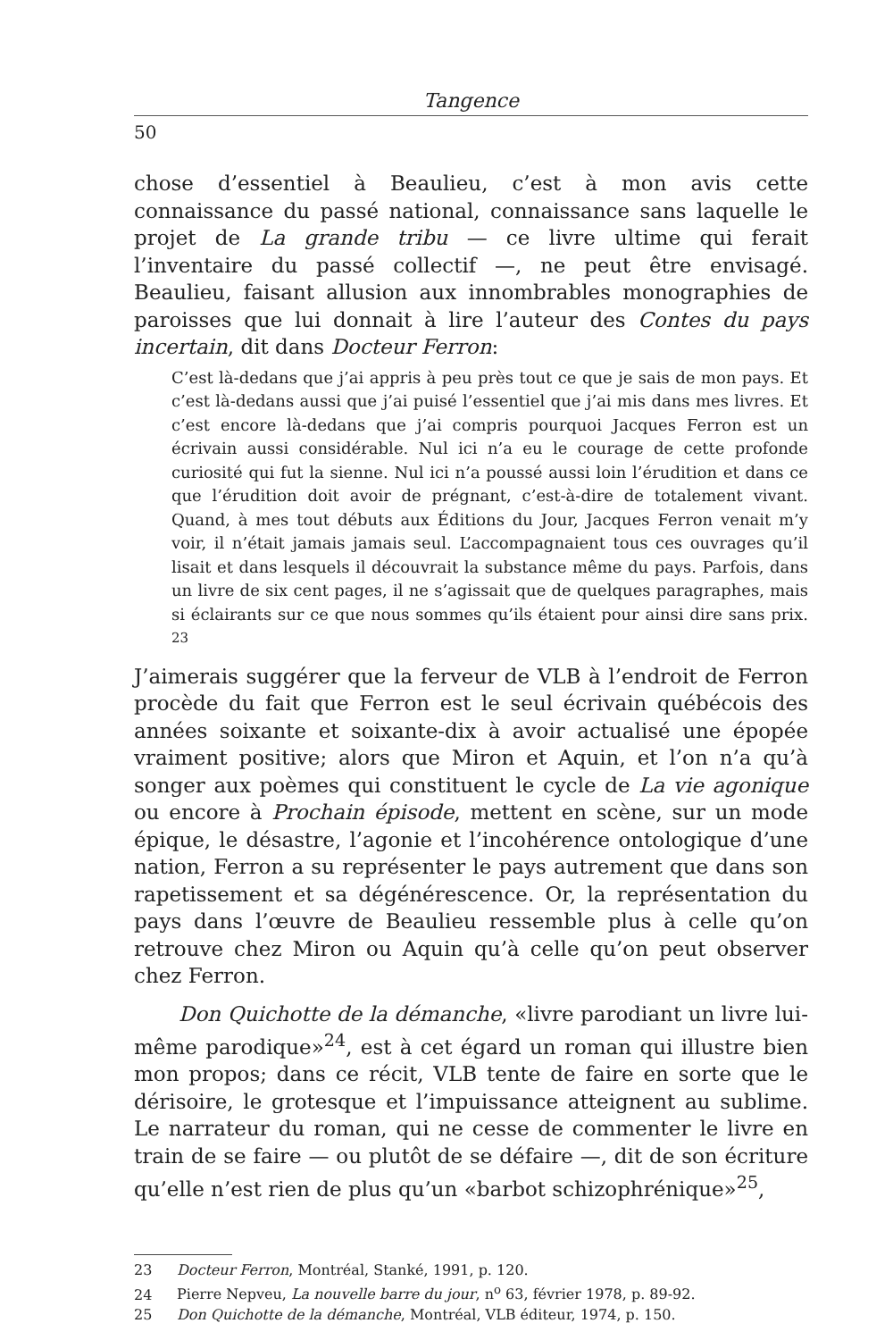Tangence
50
chose d’essentiel à Beaulieu, c’est à mon avis cette connaissance du passé national, connaissance sans laquelle le projet de La grande tribu — ce livre ultime qui ferait l’inventaire du passé collectif —, ne peut être envisagé. Beaulieu, faisant allusion aux innombrables monographies de paroisses que lui donnait à lire l’auteur des Contes du pays incertain, dit dans Docteur Ferron:
C’est là-dedans que j’ai appris à peu près tout ce que je sais de mon pays. Et c’est là-dedans aussi que j’ai puisé l’essentiel que j’ai mis dans mes livres. Et c’est encore là-dedans que j’ai compris pourquoi Jacques Ferron est un écrivain aussi considérable. Nul ici n’a eu le courage de cette profonde curiosité qui fut la sienne. Nul ici n’a poussé aussi loin l’érudition et dans ce que l’érudition doit avoir de prégnant, c’est-à-dire de totalement vivant. Quand, à mes tout débuts aux Éditions du Jour, Jacques Ferron venait m’y voir, il n’était jamais jamais seul. L’accompagnaient tous ces ouvrages qu’il lisait et dans lesquels il découvrait la substance même du pays. Parfois, dans un livre de six cent pages, il ne s’agissait que de quelques paragraphes, mais si éclairants sur ce que nous sommes qu’ils étaient pour ainsi dire sans prix. <sup>23</sup>
J’aimerais suggérer que la ferveur de VLB à l’endroit de Ferron procède du fait que Ferron est le seul écrivain québécois des années soixante et soixante-dix à avoir actualisé une épopée vraiment positive; alors que Miron et Aquin, et l’on n’a qu’à songer aux poèmes qui constituent le cycle de La vie agonique ou encore à Prochain épisode, mettent en scène, sur un mode épique, le désastre, l’agonie et l’incohérence ontologique d’une nation, Ferron a su représenter le pays autrement que dans son rapetissement et sa dégénérescence. Or, la représentation du pays dans l’œuvre de Beaulieu ressemble plus à celle qu’on retrouve chez Miron ou Aquin qu’à celle qu’on peut observer chez Ferron.
Don Quichotte de la démanche, «livre parodiant un livre lui-même parodique»<sup>24</sup>, est à cet égard un roman qui illustre bien mon propos; dans ce récit, VLB tente de faire en sorte que le dérisoire, le grotesque et l’impuissance atteignent au sublime. Le narrateur du roman, qui ne cesse de commenter le livre en train de se faire — ou plutôt de se défaire —, dit de son écriture qu’elle n’est rien de plus qu’un «barbot schizophrénique»<sup>25</sup>,
23 Docteur Ferron, Montréal, Stanké, 1991, p. 120.
24 Pierre Nepveu, La nouvelle barre du jour, n<sup>o</sup> 63, février 1978, p. 89-92.
25 Don Quichotte de la démanche, Montréal, VLB éditeur, 1974, p. 150.